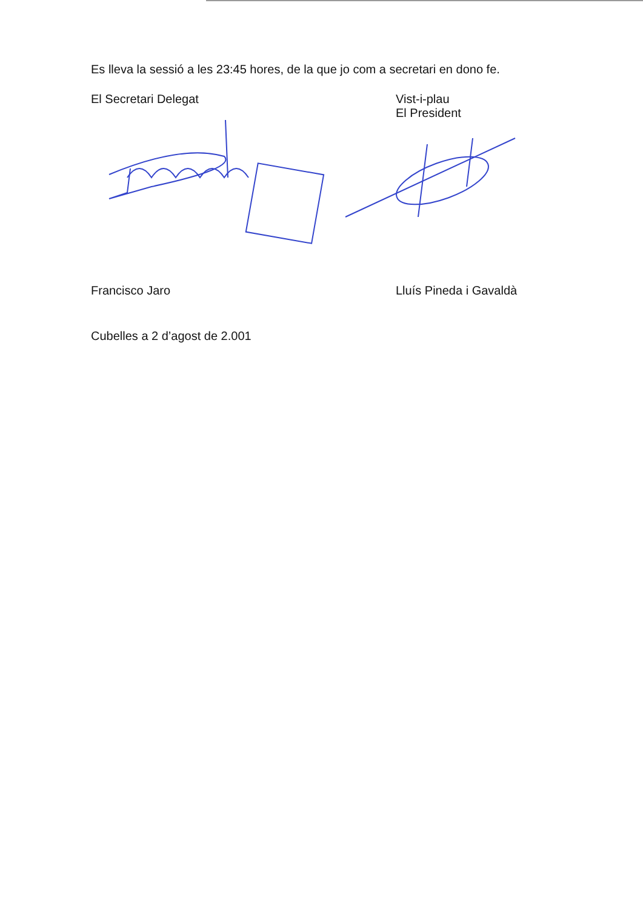Es lleva la sessió a les 23:45 hores, de la que jo com a secretari en dono fe.
El Secretari Delegat Vist-i-plau
El President
Francisco Jaro Lluís Pineda i Gavaldà
Cubelles a 2 d’agost de 2.001